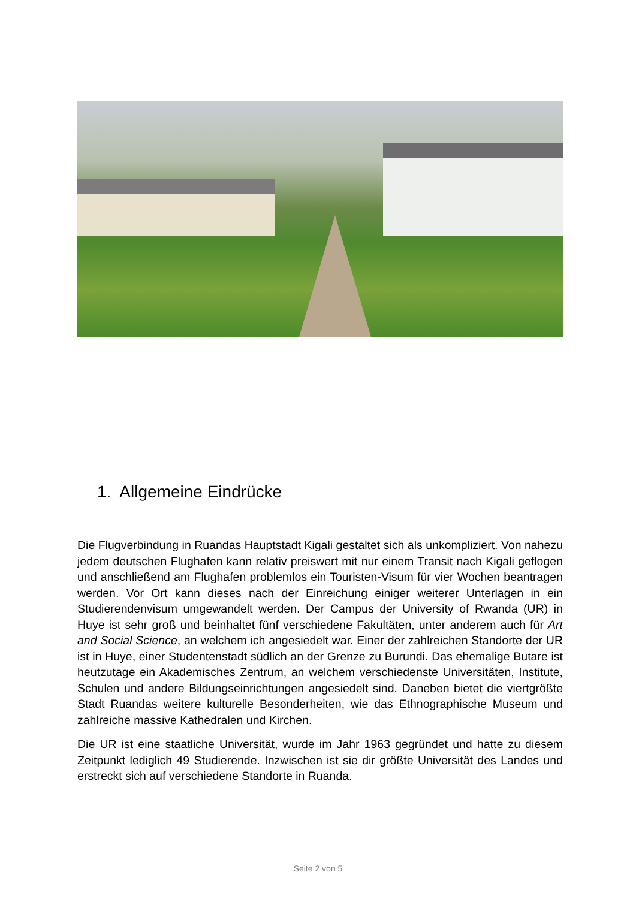1. Allgemeine Eindrücke
Die Flugverbindung in Ruandas Hauptstadt Kigali gestaltet sich als unkompliziert. Von nahezu jedem deutschen Flughafen kann relativ preiswert mit nur einem Transit nach Kigali geflogen und anschließend am Flughafen problemlos ein Touristen-Visum für vier Wochen beantragen werden. Vor Ort kann dieses nach der Einreichung einiger weiterer Unterlagen in ein Studierendenvisum umgewandelt werden. Der Campus der University of Rwanda (UR) in Huye ist sehr groß und beinhaltet fünf verschiedene Fakultäten, unter anderem auch für Art and Social Science, an welchem ich angesiedelt war. Einer der zahlreichen Standorte der UR ist in Huye, einer Studentenstadt südlich an der Grenze zu Burundi. Das ehemalige Butare ist heutzutage ein Akademisches Zentrum, an welchem verschiedenste Universitäten, Institute, Schulen und andere Bildungseinrichtungen angesiedelt sind. Daneben bietet die viertgrößte Stadt Ruandas weitere kulturelle Besonderheiten, wie das Ethnographische Museum und zahlreiche massive Kathedralen und Kirchen.
Die UR ist eine staatliche Universität, wurde im Jahr 1963 gegründet und hatte zu diesem Zeitpunkt lediglich 49 Studierende. Inzwischen ist sie dir größte Universität des Landes und erstreckt sich auf verschiedene Standorte in Ruanda.
Seite 2 von 5